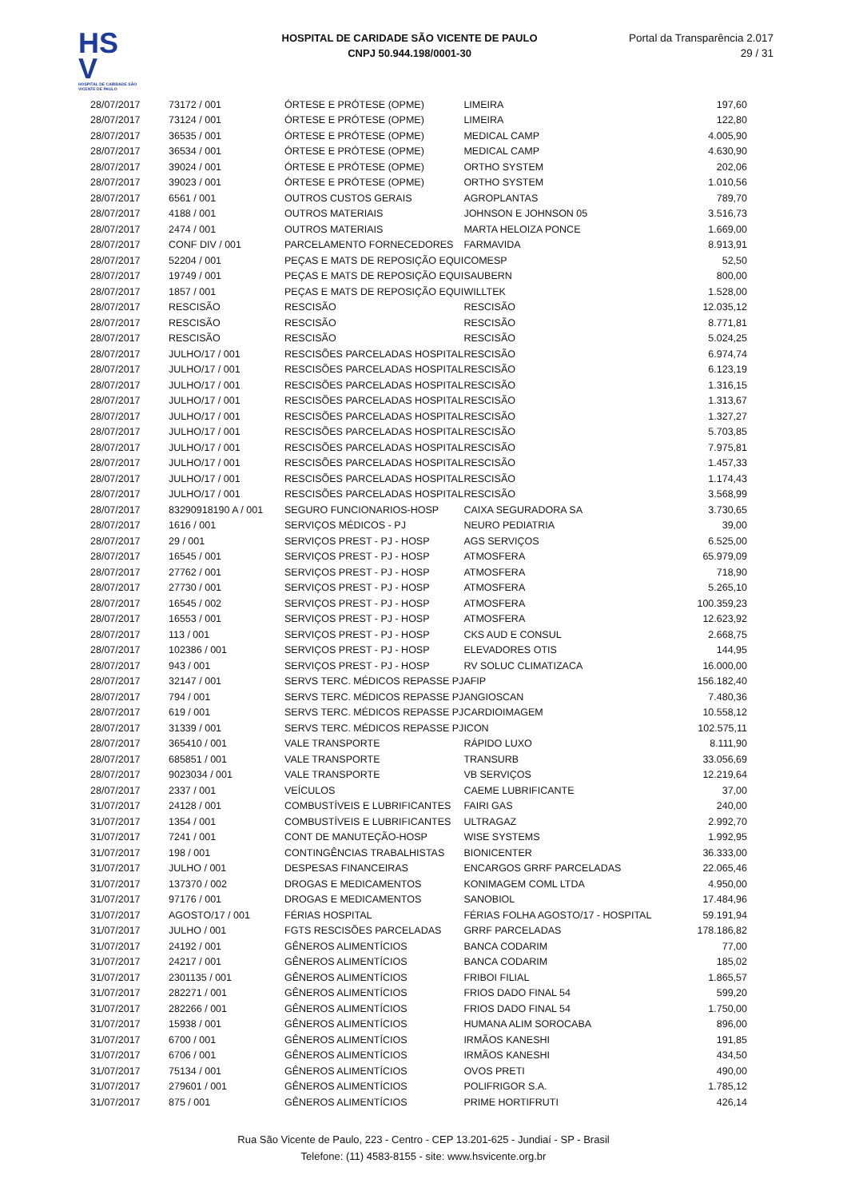HS
V
HOSPITAL DE CARIDADE SÃO VICENTE DE PAULO
HOSPITAL DE CARIDADE SÃO VICENTE DE PAULO
CNPJ 50.944.198/0001-30
Portal da Transparência 2.017
29 / 31
| 28/07/2017 | 73172 / 001 | ÓRTESE E PRÓTESE (OPME) | LIMEIRA | 197,60 |
| 28/07/2017 | 73124 / 001 | ÓRTESE E PRÓTESE (OPME) | LIMEIRA | 122,80 |
| 28/07/2017 | 36535 / 001 | ÓRTESE E PRÓTESE (OPME) | MEDICAL CAMP | 4.005,90 |
| 28/07/2017 | 36534 / 001 | ÓRTESE E PRÓTESE (OPME) | MEDICAL CAMP | 4.630,90 |
| 28/07/2017 | 39024 / 001 | ÓRTESE E PRÓTESE (OPME) | ORTHO SYSTEM | 202,06 |
| 28/07/2017 | 39023 / 001 | ÓRTESE E PRÓTESE (OPME) | ORTHO SYSTEM | 1.010,56 |
| 28/07/2017 | 6561 / 001 | OUTROS CUSTOS GERAIS | AGROPLANTAS | 789,70 |
| 28/07/2017 | 4188 / 001 | OUTROS MATERIAIS | JOHNSON E JOHNSON 05 | 3.516,73 |
| 28/07/2017 | 2474 / 001 | OUTROS MATERIAIS | MARTA HELOIZA PONCE | 1.669,00 |
| 28/07/2017 | CONF DIV / 001 | PARCELAMENTO FORNECEDORES | FARMAVIDA | 8.913,91 |
| 28/07/2017 | 52204 / 001 | PEÇAS E MATS DE REPOSIÇÃO EQUI | COMESP | 52,50 |
| 28/07/2017 | 19749 / 001 | PEÇAS E MATS DE REPOSIÇÃO EQUI | SAUBERN | 800,00 |
| 28/07/2017 | 1857 / 001 | PEÇAS E MATS DE REPOSIÇÃO EQUI | WILLTEK | 1.528,00 |
| 28/07/2017 | RESCISÃO | RESCISÃO | RESCISÃO | 12.035,12 |
| 28/07/2017 | RESCISÃO | RESCISÃO | RESCISÃO | 8.771,81 |
| 28/07/2017 | RESCISÃO | RESCISÃO | RESCISÃO | 5.024,25 |
| 28/07/2017 | JULHO/17 / 001 | RESCISÕES PARCELADAS HOSPITAL | RESCISÃO | 6.974,74 |
| 28/07/2017 | JULHO/17 / 001 | RESCISÕES PARCELADAS HOSPITAL | RESCISÃO | 6.123,19 |
| 28/07/2017 | JULHO/17 / 001 | RESCISÕES PARCELADAS HOSPITAL | RESCISÃO | 1.316,15 |
| 28/07/2017 | JULHO/17 / 001 | RESCISÕES PARCELADAS HOSPITAL | RESCISÃO | 1.313,67 |
| 28/07/2017 | JULHO/17 / 001 | RESCISÕES PARCELADAS HOSPITAL | RESCISÃO | 1.327,27 |
| 28/07/2017 | JULHO/17 / 001 | RESCISÕES PARCELADAS HOSPITAL | RESCISÃO | 5.703,85 |
| 28/07/2017 | JULHO/17 / 001 | RESCISÕES PARCELADAS HOSPITAL | RESCISÃO | 7.975,81 |
| 28/07/2017 | JULHO/17 / 001 | RESCISÕES PARCELADAS HOSPITAL | RESCISÃO | 1.457,33 |
| 28/07/2017 | JULHO/17 / 001 | RESCISÕES PARCELADAS HOSPITAL | RESCISÃO | 1.174,43 |
| 28/07/2017 | JULHO/17 / 001 | RESCISÕES PARCELADAS HOSPITAL | RESCISÃO | 3.568,99 |
| 28/07/2017 | 83290918190 A / 001 | SEGURO FUNCIONARIOS-HOSP | CAIXA SEGURADORA SA | 3.730,65 |
| 28/07/2017 | 1616 / 001 | SERVIÇOS MÉDICOS - PJ | NEURO PEDIATRIA | 39,00 |
| 28/07/2017 | 29 / 001 | SERVIÇOS PREST - PJ - HOSP | AGS SERVIÇOS | 6.525,00 |
| 28/07/2017 | 16545 / 001 | SERVIÇOS PREST - PJ - HOSP | ATMOSFERA | 65.979,09 |
| 28/07/2017 | 27762 / 001 | SERVIÇOS PREST - PJ - HOSP | ATMOSFERA | 718,90 |
| 28/07/2017 | 27730 / 001 | SERVIÇOS PREST - PJ - HOSP | ATMOSFERA | 5.265,10 |
| 28/07/2017 | 16545 / 002 | SERVIÇOS PREST - PJ - HOSP | ATMOSFERA | 100.359,23 |
| 28/07/2017 | 16553 / 001 | SERVIÇOS PREST - PJ - HOSP | ATMOSFERA | 12.623,92 |
| 28/07/2017 | 113 / 001 | SERVIÇOS PREST - PJ - HOSP | CKS AUD E CONSUL | 2.668,75 |
| 28/07/2017 | 102386 / 001 | SERVIÇOS PREST - PJ - HOSP | ELEVADORES OTIS | 144,95 |
| 28/07/2017 | 943 / 001 | SERVIÇOS PREST - PJ - HOSP | RV SOLUC CLIMATIZACA | 16.000,00 |
| 28/07/2017 | 32147 / 001 | SERVS TERC. MÉDICOS REPASSE PJ | AFIP | 156.182,40 |
| 28/07/2017 | 794 / 001 | SERVS TERC. MÉDICOS REPASSE PJ | ANGIOSCAN | 7.480,36 |
| 28/07/2017 | 619 / 001 | SERVS TERC. MÉDICOS REPASSE PJ | CARDIOIMAGEM | 10.558,12 |
| 28/07/2017 | 31339 / 001 | SERVS TERC. MÉDICOS REPASSE PJ | ICON | 102.575,11 |
| 28/07/2017 | 365410 / 001 | VALE TRANSPORTE | RÁPIDO LUXO | 8.111,90 |
| 28/07/2017 | 685851 / 001 | VALE TRANSPORTE | TRANSURB | 33.056,69 |
| 28/07/2017 | 9023034 / 001 | VALE TRANSPORTE | VB SERVIÇOS | 12.219,64 |
| 28/07/2017 | 2337 / 001 | VEÍCULOS | CAEME LUBRIFICANTE | 37,00 |
| 31/07/2017 | 24128 / 001 | COMBUSTÍVEIS E LUBRIFICANTES | FAIRI GAS | 240,00 |
| 31/07/2017 | 1354 / 001 | COMBUSTÍVEIS E LUBRIFICANTES | ULTRAGAZ | 2.992,70 |
| 31/07/2017 | 7241 / 001 | CONT DE MANUTEÇÃO-HOSP | WISE SYSTEMS | 1.992,95 |
| 31/07/2017 | 198 / 001 | CONTINGÊNCIAS TRABALHISTAS | BIONICENTER | 36.333,00 |
| 31/07/2017 | JULHO / 001 | DESPESAS FINANCEIRAS | ENCARGOS GRRF PARCELADAS | 22.065,46 |
| 31/07/2017 | 137370 / 002 | DROGAS E MEDICAMENTOS | KONIMAGEM COML LTDA | 4.950,00 |
| 31/07/2017 | 97176 / 001 | DROGAS E MEDICAMENTOS | SANOBIOL | 17.484,96 |
| 31/07/2017 | AGOSTO/17 / 001 | FÉRIAS HOSPITAL | FÉRIAS FOLHA AGOSTO/17 - HOSPITAL | 59.191,94 |
| 31/07/2017 | JULHO / 001 | FGTS RESCISÕES PARCELADAS | GRRF PARCELADAS | 178.186,82 |
| 31/07/2017 | 24192 / 001 | GÊNEROS ALIMENTÍCIOS | BANCA CODARIM | 77,00 |
| 31/07/2017 | 24217 / 001 | GÊNEROS ALIMENTÍCIOS | BANCA CODARIM | 185,02 |
| 31/07/2017 | 2301135 / 001 | GÊNEROS ALIMENTÍCIOS | FRIBOI FILIAL | 1.865,57 |
| 31/07/2017 | 282271 / 001 | GÊNEROS ALIMENTÍCIOS | FRIOS DADO FINAL 54 | 599,20 |
| 31/07/2017 | 282266 / 001 | GÊNEROS ALIMENTÍCIOS | FRIOS DADO FINAL 54 | 1.750,00 |
| 31/07/2017 | 15938 / 001 | GÊNEROS ALIMENTÍCIOS | HUMANA ALIM SOROCABA | 896,00 |
| 31/07/2017 | 6700 / 001 | GÊNEROS ALIMENTÍCIOS | IRMÃOS KANESHI | 191,85 |
| 31/07/2017 | 6706 / 001 | GÊNEROS ALIMENTÍCIOS | IRMÃOS KANESHI | 434,50 |
| 31/07/2017 | 75134 / 001 | GÊNEROS ALIMENTÍCIOS | OVOS PRETI | 490,00 |
| 31/07/2017 | 279601 / 001 | GÊNEROS ALIMENTÍCIOS | POLIFRIGOR S.A. | 1.785,12 |
| 31/07/2017 | 875 / 001 | GÊNEROS ALIMENTÍCIOS | PRIME HORTIFRUTI | 426,14 |
Rua São Vicente de Paulo, 223 - Centro - CEP 13.201-625 - Jundiaí - SP - Brasil
Telefone: (11) 4583-8155 - site: www.hsvicente.org.br